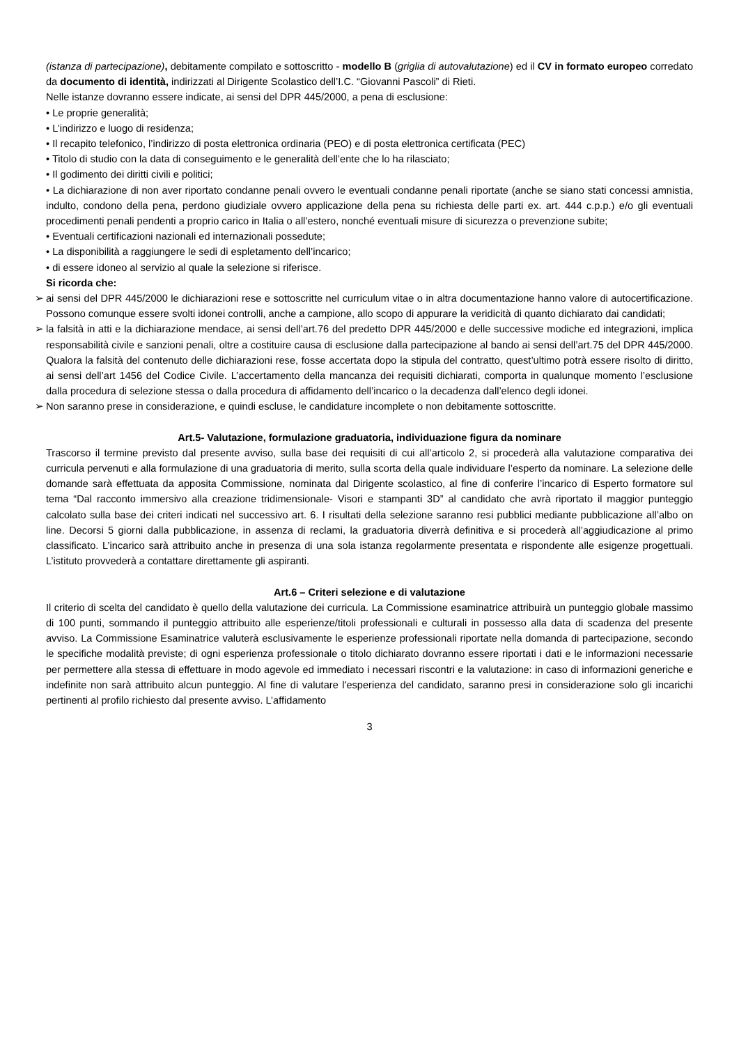(istanza di partecipazione), debitamente compilato e sottoscritto - modello B (griglia di autovalutazione) ed il CV in formato europeo corredato da documento di identità, indirizzati al Dirigente Scolastico dell’I.C. “Giovanni Pascoli” di Rieti.
Nelle istanze dovranno essere indicate, ai sensi del DPR 445/2000, a pena di esclusione:
• Le proprie generalità;
• L’indirizzo e luogo di residenza;
• Il recapito telefonico, l’indirizzo di posta elettronica ordinaria (PEO) e di posta elettronica certificata (PEC)
• Titolo di studio con la data di conseguimento e le generalità dell’ente che lo ha rilasciato;
• Il godimento dei diritti civili e politici;
• La dichiarazione di non aver riportato condanne penali ovvero le eventuali condanne penali riportate (anche se siano stati concessi amnistia, indulto, condono della pena, perdono giudiziale ovvero applicazione della pena su richiesta delle parti ex. art. 444 c.p.p.) e/o gli eventuali procedimenti penali pendenti a proprio carico in Italia o all’estero, nonché eventuali misure di sicurezza o prevenzione subite;
• Eventuali certificazioni nazionali ed internazionali possedute;
• La disponibilità a raggiungere le sedi di espletamento dell’incarico;
• di essere idoneo al servizio al quale la selezione si riferisce.
Si ricorda che:
➢ ai sensi del DPR 445/2000 le dichiarazioni rese e sottoscritte nel curriculum vitae o in altra documentazione hanno valore di autocertificazione. Possono comunque essere svolti idonei controlli, anche a campione, allo scopo di appurare la veridicità di quanto dichiarato dai candidati;
➢ la falsità in atti e la dichiarazione mendace, ai sensi dell’art.76 del predetto DPR 445/2000 e delle successive modiche ed integrazioni, implica responsabilità civile e sanzioni penali, oltre a costituire causa di esclusione dalla partecipazione al bando ai sensi dell’art.75 del DPR 445/2000. Qualora la falsità del contenuto delle dichiarazioni rese, fosse accertata dopo la stipula del contratto, quest’ultimo potrà essere risolto di diritto, ai sensi dell’art 1456 del Codice Civile. L’accertamento della mancanza dei requisiti dichiarati, comporta in qualunque momento l’esclusione dalla procedura di selezione stessa o dalla procedura di affidamento dell’incarico o la decadenza dall’elenco degli idonei.
➢ Non saranno prese in considerazione, e quindi escluse, le candidature incomplete o non debitamente sottoscritte.
Art.5- Valutazione, formulazione graduatoria, individuazione figura da nominare
Trascorso il termine previsto dal presente avviso, sulla base dei requisiti di cui all’articolo 2, si procederà alla valutazione comparativa dei curricula pervenuti e alla formulazione di una graduatoria di merito, sulla scorta della quale individuare l’esperto da nominare. La selezione delle domande sarà effettuata da apposita Commissione, nominata dal Dirigente scolastico, al fine di conferire l’incarico di Esperto formatore sul tema “Dal racconto immersivo alla creazione tridimensionale- Visori e stampanti 3D” al candidato che avrà riportato il maggior punteggio calcolato sulla base dei criteri indicati nel successivo art. 6. I risultati della selezione saranno resi pubblici mediante pubblicazione all’albo on line. Decorsi 5 giorni dalla pubblicazione, in assenza di reclami, la graduatoria diverrà definitiva e si procederà all’aggiudicazione al primo classificato. L’incarico sarà attribuito anche in presenza di una sola istanza regolarmente presentata e rispondente alle esigenze progettuali. L’istituto provvederà a contattare direttamente gli aspiranti.
Art.6 – Criteri selezione e di valutazione
Il criterio di scelta del candidato è quello della valutazione dei curricula. La Commissione esaminatrice attribuirà un punteggio globale massimo di 100 punti, sommando il punteggio attribuito alle esperienze/titoli professionali e culturali in possesso alla data di scadenza del presente avviso. La Commissione Esaminatrice valuterà esclusivamente le esperienze professionali riportate nella domanda di partecipazione, secondo le specifiche modalità previste; di ogni esperienza professionale o titolo dichiarato dovranno essere riportati i dati e le informazioni necessarie per permettere alla stessa di effettuare in modo agevole ed immediato i necessari riscontri e la valutazione: in caso di informazioni generiche e indefinite non sarà attribuito alcun punteggio. Al fine di valutare l'esperienza del candidato, saranno presi in considerazione solo gli incarichi pertinenti al profilo richiesto dal presente avviso. L’affidamento
3